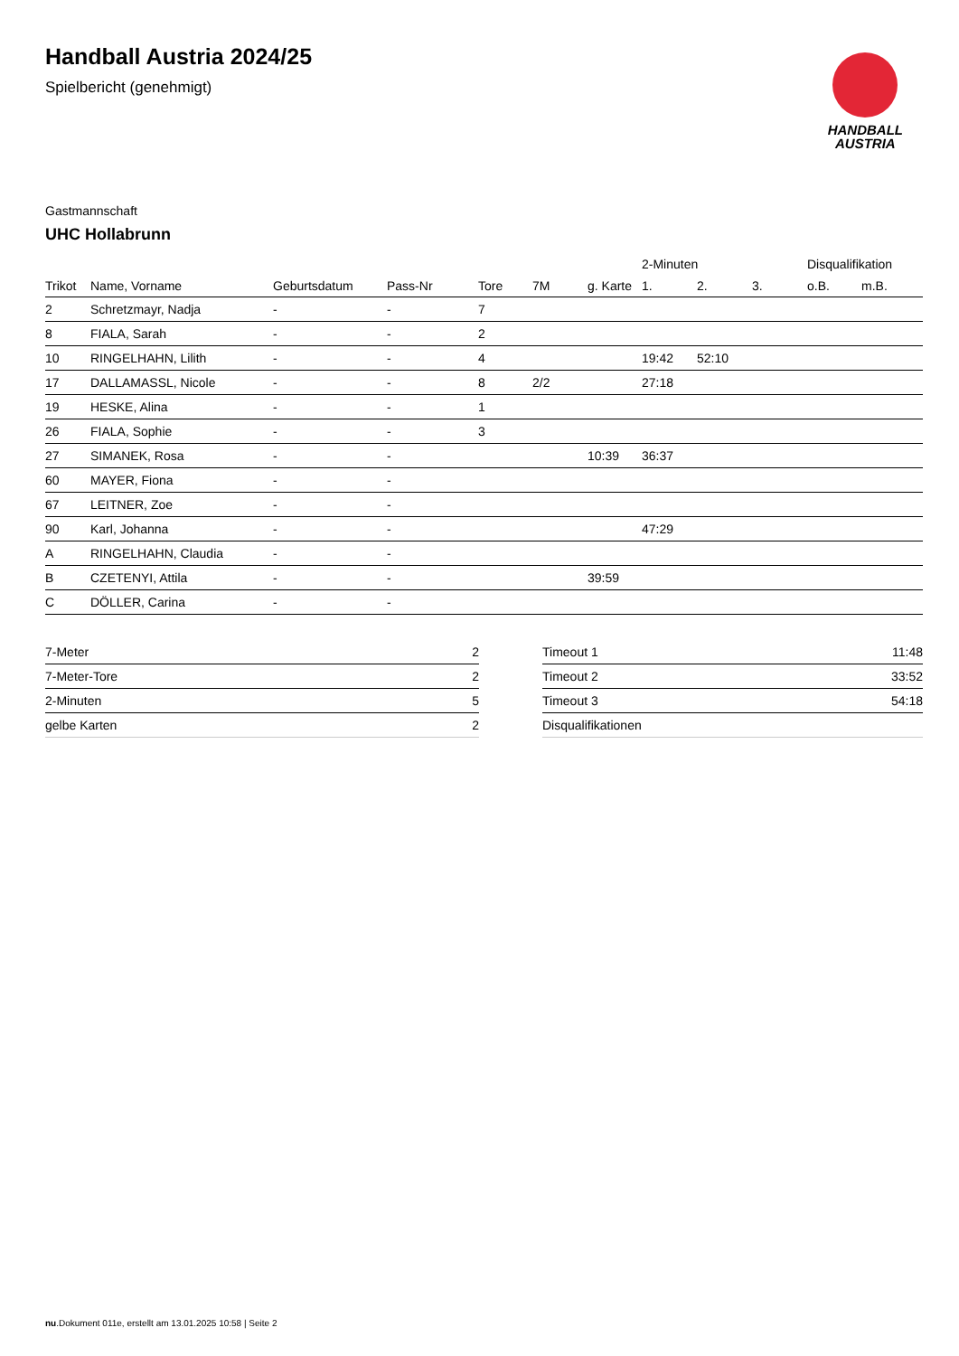Handball Austria 2024/25
Spielbericht (genehmigt)
HANDBALL
AUSTRIA
Gastmannschaft
UHC Hollabrunn
| | | | | | | | 2-Minuten | | | Disqualifikation | |
| --- | --- | --- | --- | --- | --- | --- | --- | --- | --- | --- | --- |
| Trikot | Name, Vorname | Geburtsdatum | Pass-Nr | Tore | 7M | g. Karte | 1. | 2. | 3. | o.B. | m.B. |
| 2 | Schretzmayr, Nadja | - | - | 7 | | | | | | | |
| 8 | FIALA, Sarah | - | - | 2 | | | | | | | |
| 10 | RINGELHAHN, Lilith | - | - | 4 | | | 19:42 | 52:10 | | | |
| 17 | DALLAMASSL, Nicole | - | - | 8 | 2/2 | | 27:18 | | | | |
| 19 | HESKE, Alina | - | - | 1 | | | | | | | |
| 26 | FIALA, Sophie | - | - | 3 | | | | | | | |
| 27 | SIMANEK, Rosa | - | - | | | 10:39 | 36:37 | | | | |
| 60 | MAYER, Fiona | - | - | | | | | | | | |
| 67 | LEITNER, Zoe | - | - | | | | | | | | |
| 90 | Karl, Johanna | - | - | | | | 47:29 | | | | |
| A | RINGELHAHN, Claudia | - | - | | | | | | | | |
| B | CZETENYI, Attila | - | - | | | 39:59 | | | | | |
| C | DÖLLER, Carina | - | - | | | | | | | | |
| 7-Meter | 2 |
| 7-Meter-Tore | 2 |
| 2-Minuten | 5 |
| gelbe Karten | 2 |
| Timeout 1 | 11:48 |
| Timeout 2 | 33:52 |
| Timeout 3 | 54:18 |
| Disqualifikationen | |
nu.Dokument 011e, erstellt am 13.01.2025 10:58 | Seite 2